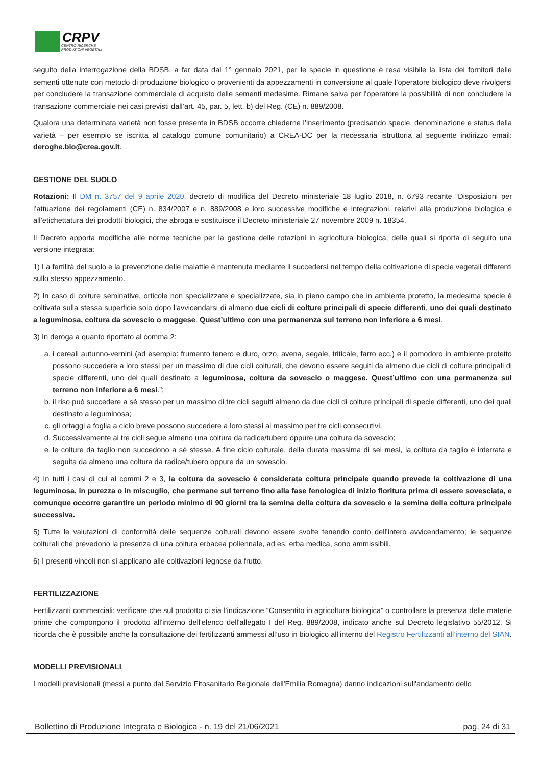CRPV
CENTRO RICERCHE
PRODUZIONI VEGETALI
seguito della interrogazione della BDSB, a far data dal 1° gennaio 2021, per le specie in questione è resa visibile la lista dei fornitori delle sementi ottenute con metodo di produzione biologico o provenienti da appezzamenti in conversione al quale l’operatore biologico deve rivolgersi per concludere la transazione commerciale di acquisto delle sementi medesime. Rimane salva per l’operatore la possibilità di non concludere la transazione commerciale nei casi previsti dall’art. 45, par. 5, lett. b) del Reg. (CE) n. 889/2008.
Qualora una determinata varietà non fosse presente in BDSB occorre chiederne l’inserimento (precisando specie, denominazione e status della varietà – per esempio se iscritta al catalogo comune comunitario) a CREA-DC per la necessaria istruttoria al seguente indirizzo email: deroghe.bio@crea.gov.it.
GESTIONE DEL SUOLO
Rotazioni: Il DM n. 3757 del 9 aprile 2020, decreto di modifica del Decreto ministeriale 18 luglio 2018, n. 6793 recante “Disposizioni per l’attuazione dei regolamenti (CE) n. 834/2007 e n. 889/2008 e loro successive modifiche e integrazioni, relativi alla produzione biologica e all’etichettatura dei prodotti biologici, che abroga e sostituisce il Decreto ministeriale 27 novembre 2009 n. 18354.
Il Decreto apporta modifiche alle norme tecniche per la gestione delle rotazioni in agricoltura biologica, delle quali si riporta di seguito una versione integrata:
1) La fertilità del suolo e la prevenzione delle malattie è mantenuta mediante il succedersi nel tempo della coltivazione di specie vegetali differenti sullo stesso appezzamento.
2) In caso di colture seminative, orticole non specializzate e specializzate, sia in pieno campo che in ambiente protetto, la medesima specie è coltivata sulla stessa superficie solo dopo l'avvicendarsi di almeno due cicli di colture principali di specie differenti, uno dei quali destinato a leguminosa, coltura da sovescio o maggese. Quest’ultimo con una permanenza sul terreno non inferiore a 6 mesi.
3) In deroga a quanto riportato al comma 2:
a. i cereali autunno-vernini (ad esempio: frumento tenero e duro, orzo, avena, segale, triticale, farro ecc.) e il pomodoro in ambiente protetto possono succedere a loro stessi per un massimo di due cicli colturali, che devono essere seguiti da almeno due cicli di colture principali di specie differenti, uno dei quali destinato a leguminosa, coltura da sovescio o maggese. Quest’ultimo con una permanenza sul terreno non inferiore a 6 mesi.”;
b. il riso può succedere a sé stesso per un massimo di tre cicli seguiti almeno da due cicli di colture principali di specie differenti, uno dei quali destinato a leguminosa;
c. gli ortaggi a foglia a ciclo breve possono succedere a loro stessi al massimo per tre cicli consecutivi.
d. Successivamente ai tre cicli segue almeno una coltura da radice/tubero oppure una coltura da sovescio;
e. le colture da taglio non succedono a sé stesse. A fine ciclo colturale, della durata massima di sei mesi, la coltura da taglio è interrata e seguita da almeno una coltura da radice/tubero oppure da un sovescio.
4) In tutti i casi di cui ai commi 2 e 3, la coltura da sovescio è considerata coltura principale quando prevede la coltivazione di una leguminosa, in purezza o in miscuglio, che permane sul terreno fino alla fase fenologica di inizio fioritura prima di essere sovesciata, e comunque occorre garantire un periodo minimo di 90 giorni tra la semina della coltura da sovescio e la semina della coltura principale successiva.
5) Tutte le valutazioni di conformità delle sequenze colturali devono essere svolte tenendo conto dell’intero avvicendamento; le sequenze colturali che prevedono la presenza di una coltura erbacea poliennale, ad es. erba medica, sono ammissibili.
6) I presenti vincoli non si applicano alle coltivazioni legnose da frutto.
FERTILIZZAZIONE
Fertilizzanti commerciali: verificare che sul prodotto ci sia l’indicazione “Consentito in agricoltura biologica” o controllare la presenza delle materie prime che compongono il prodotto all'interno dell'elenco dell'allegato I del Reg. 889/2008, indicato anche sul Decreto legislativo 55/2012. Si ricorda che è possibile anche la consultazione dei fertilizzanti ammessi all’uso in biologico all’interno del Registro Fertilizzanti all’interno del SIAN.
MODELLI PREVISIONALI
I modelli previsionali (messi a punto dal Servizio Fitosanitario Regionale dell'Emilia Romagna) danno indicazioni sull'andamento dello
Bollettino di Produzione Integrata e Biologica - n. 19 del 21/06/2021 pag. 24 di 31